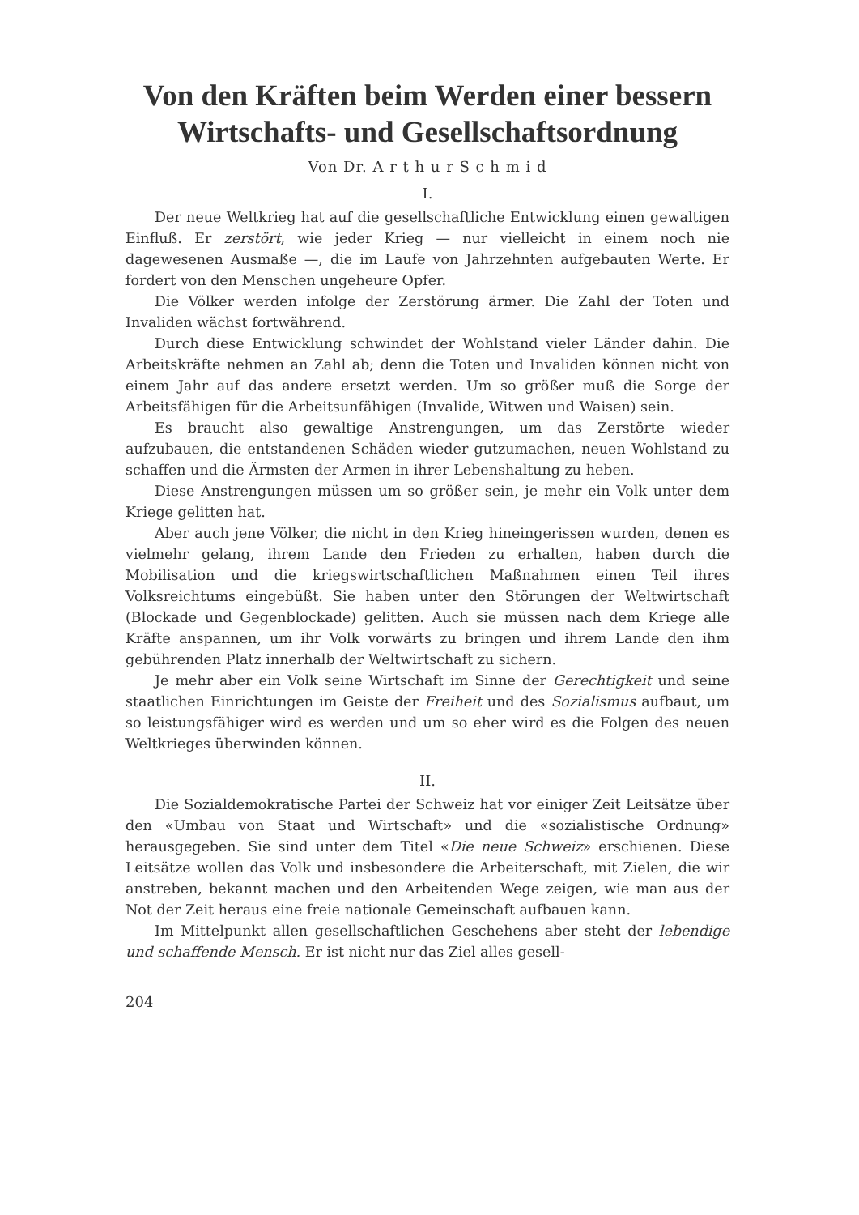Von den Kräften beim Werden einer bessern Wirtschafts- und Gesellschaftsordnung
Von Dr. A r t h u r S c h m i d
I.
Der neue Weltkrieg hat auf die gesellschaftliche Entwicklung einen gewaltigen Einfluß. Er zerstört, wie jeder Krieg — nur vielleicht in einem noch nie dagewesenen Ausmaße —, die im Laufe von Jahrzehnten aufgebauten Werte. Er fordert von den Menschen ungeheure Opfer.
Die Völker werden infolge der Zerstörung ärmer. Die Zahl der Toten und Invaliden wächst fortwährend.
Durch diese Entwicklung schwindet der Wohlstand vieler Länder dahin. Die Arbeitskräfte nehmen an Zahl ab; denn die Toten und Invaliden können nicht von einem Jahr auf das andere ersetzt werden. Um so größer muß die Sorge der Arbeitsfähigen für die Arbeitsunfähigen (Invalide, Witwen und Waisen) sein.
Es braucht also gewaltige Anstrengungen, um das Zerstörte wieder aufzubauen, die entstandenen Schäden wieder gutzumachen, neuen Wohlstand zu schaffen und die Ärmsten der Armen in ihrer Lebenshaltung zu heben.
Diese Anstrengungen müssen um so größer sein, je mehr ein Volk unter dem Kriege gelitten hat.
Aber auch jene Völker, die nicht in den Krieg hineingerissen wurden, denen es vielmehr gelang, ihrem Lande den Frieden zu erhalten, haben durch die Mobilisation und die kriegswirtschaftlichen Maßnahmen einen Teil ihres Volksreichtums eingebüßt. Sie haben unter den Störungen der Weltwirtschaft (Blockade und Gegenblockade) gelitten. Auch sie müssen nach dem Kriege alle Kräfte anspannen, um ihr Volk vorwärts zu bringen und ihrem Lande den ihm gebührenden Platz innerhalb der Weltwirtschaft zu sichern.
Je mehr aber ein Volk seine Wirtschaft im Sinne der Gerechtigkeit und seine staatlichen Einrichtungen im Geiste der Freiheit und des Sozialismus aufbaut, um so leistungsfähiger wird es werden und um so eher wird es die Folgen des neuen Weltkrieges überwinden können.
II.
Die Sozialdemokratische Partei der Schweiz hat vor einiger Zeit Leitsätze über den «Umbau von Staat und Wirtschaft» und die «sozialistische Ordnung» herausgegeben. Sie sind unter dem Titel «Die neue Schweiz» erschienen. Diese Leitsätze wollen das Volk und insbesondere die Arbeiterschaft, mit Zielen, die wir anstreben, bekannt machen und den Arbeitenden Wege zeigen, wie man aus der Not der Zeit heraus eine freie nationale Gemeinschaft aufbauen kann.
Im Mittelpunkt allen gesellschaftlichen Geschehens aber steht der lebendige und schaffende Mensch. Er ist nicht nur das Ziel alles gesell-
204